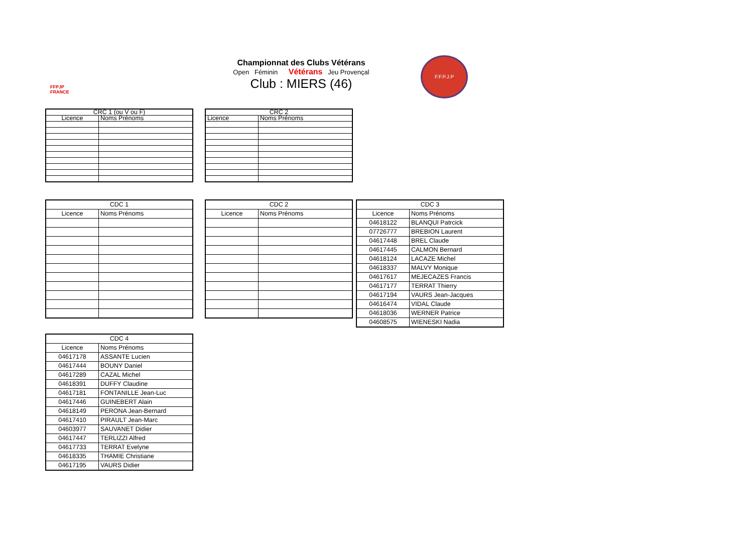FFPJP
FRANCE
Championnat des Clubs Vétérans
Open Féminin Vétérans Jeu Provençal
Club : MIERS (46)
F.F.P.J.P
| CRC 1 (ou V ou F) | |
| Licence | Noms Prénoms |
| CRC 2 | |
| Licence | Noms Prénoms |
| CDC 1 | |
| Licence | Noms Prénoms |
| CDC 2 | |
| Licence | Noms Prénoms |
| CDC 3 | |
| Licence | Noms Prénoms |
| 04618122 | BLANQUI Patrcick |
| 07726777 | BREBION Laurent |
| 04617448 | BREL Claude |
| 04617445 | CALMON Bernard |
| 04618124 | LACAZE Michel |
| 04618337 | MALVY Monique |
| 04617617 | MEJECAZES Francis |
| 04617177 | TERRAT Thierry |
| 04617194 | VAURS Jean-Jacques |
| 04616474 | VIDAL Claude |
| 04618036 | WERNER Patrice |
| 04608575 | WIENESKI Nadia |
| CDC 4 | |
| Licence | Noms Prénoms |
| 04617178 | ASSANTE Lucien |
| 04617444 | BOUNY Daniel |
| 04617289 | CAZAL Michel |
| 04618391 | DUFFY Claudine |
| 04617181 | FONTANILLE Jean-Luc |
| 04617446 | GUINEBERT Alain |
| 04618149 | PERONA Jean-Bernard |
| 04617410 | PIRAULT Jean-Marc |
| 04603977 | SAUVANET Didier |
| 04617447 | TERLIZZI Alfred |
| 04617733 | TERRAT Evelyne |
| 04618335 | THAMIE Christiane |
| 04617195 | VAURS Didier |